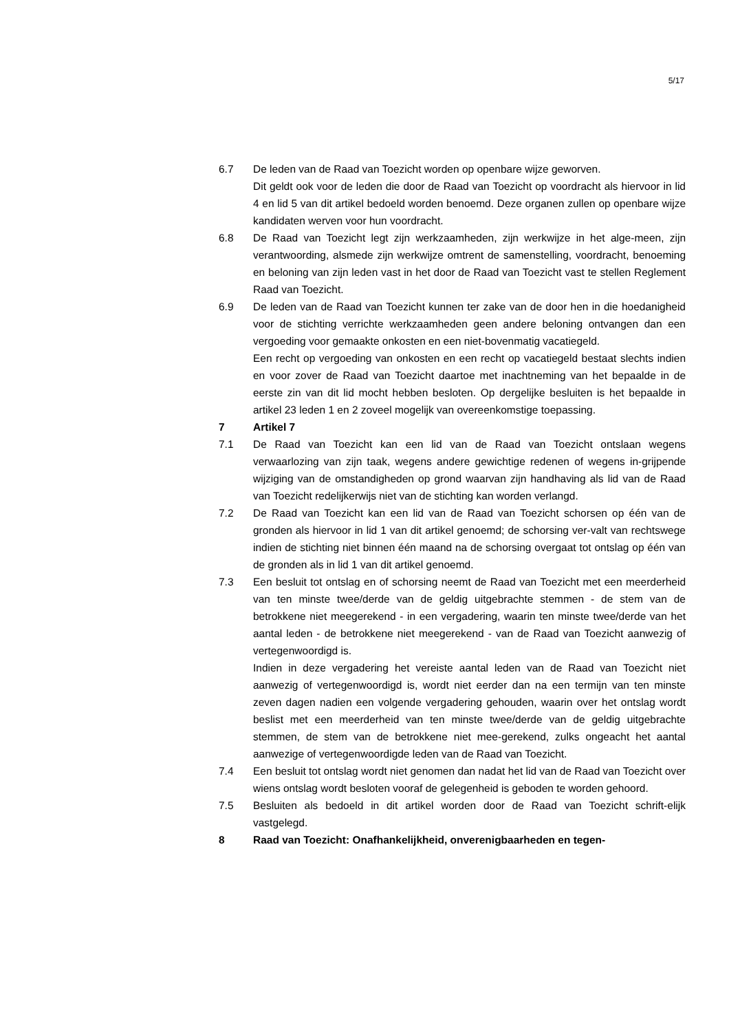5/17
6.7 De leden van de Raad van Toezicht worden op openbare wijze geworven.
Dit geldt ook voor de leden die door de Raad van Toezicht op voordracht als hiervoor in lid 4 en lid 5 van dit artikel bedoeld worden benoemd. Deze organen zullen op openbare wijze kandidaten werven voor hun voordracht.
6.8 De Raad van Toezicht legt zijn werkzaamheden, zijn werkwijze in het alge-meen, zijn verantwoording, alsmede zijn werkwijze omtrent de samenstelling, voordracht, benoeming en beloning van zijn leden vast in het door de Raad van Toezicht vast te stellen Reglement Raad van Toezicht.
6.9 De leden van de Raad van Toezicht kunnen ter zake van de door hen in die hoedanigheid voor de stichting verrichte werkzaamheden geen andere beloning ontvangen dan een vergoeding voor gemaakte onkosten en een niet-bovenmatig vacatiegeld.
Een recht op vergoeding van onkosten en een recht op vacatiegeld bestaat slechts indien en voor zover de Raad van Toezicht daartoe met inachtneming van het bepaalde in de eerste zin van dit lid mocht hebben besloten. Op dergelijke besluiten is het bepaalde in artikel 23 leden 1 en 2 zoveel mogelijk van overeenkomstige toepassing.
7 Artikel 7
7.1 De Raad van Toezicht kan een lid van de Raad van Toezicht ontslaan wegens verwaarlozing van zijn taak, wegens andere gewichtige redenen of wegens in-grijpende wijziging van de omstandigheden op grond waarvan zijn handhaving als lid van de Raad van Toezicht redelijkerwijs niet van de stichting kan worden verlangd.
7.2 De Raad van Toezicht kan een lid van de Raad van Toezicht schorsen op één van de gronden als hiervoor in lid 1 van dit artikel genoemd; de schorsing ver-valt van rechtswege indien de stichting niet binnen één maand na de schorsing overgaat tot ontslag op één van de gronden als in lid 1 van dit artikel genoemd.
7.3 Een besluit tot ontslag en of schorsing neemt de Raad van Toezicht met een meerderheid van ten minste twee/derde van de geldig uitgebrachte stemmen - de stem van de betrokkene niet meegerekend - in een vergadering, waarin ten minste twee/derde van het aantal leden - de betrokkene niet meegerekend - van de Raad van Toezicht aanwezig of vertegenwoordigd is.
Indien in deze vergadering het vereiste aantal leden van de Raad van Toezicht niet aanwezig of vertegenwoordigd is, wordt niet eerder dan na een termijn van ten minste zeven dagen nadien een volgende vergadering gehouden, waarin over het ontslag wordt beslist met een meerderheid van ten minste twee/derde van de geldig uitgebrachte stemmen, de stem van de betrokkene niet mee-gerekend, zulks ongeacht het aantal aanwezige of vertegenwoordigde leden van de Raad van Toezicht.
7.4 Een besluit tot ontslag wordt niet genomen dan nadat het lid van de Raad van Toezicht over wiens ontslag wordt besloten vooraf de gelegenheid is geboden te worden gehoord.
7.5 Besluiten als bedoeld in dit artikel worden door de Raad van Toezicht schrift-elijk vastgelegd.
8 Raad van Toezicht: Onafhankelijkheid, onverenigbaarheden en tegen-